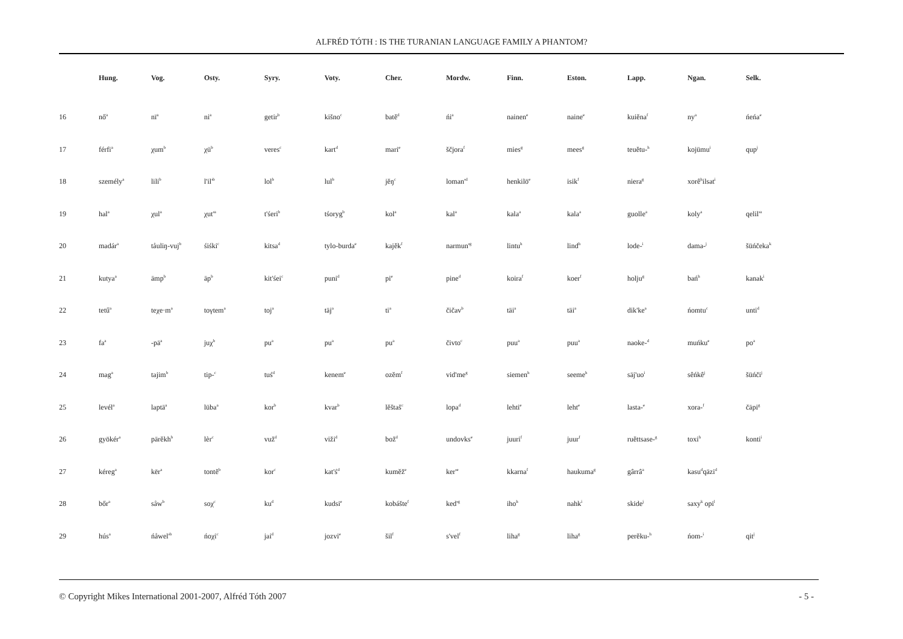ALFRÉD TÓTH : IS THE TURANIAN LANGUAGE FAMILY A PHANTOM?
| | Hung. | Vog. | Osty. | Syry. | Voty. | Cher. | Mordw. | Finn. | Eston. | Lapp. | Ngan. | Selk. |
| --- | --- | --- | --- | --- | --- | --- | --- | --- | --- | --- | --- | --- |
| 16 | nő<sup>a</sup> | nī<sup>a</sup> | ni<sup>a</sup> | getir<sup>b</sup> | kišno<sup>c</sup> | batĕ<sup>d</sup> | ńi<sup>a</sup> | nainen<sup>e</sup> | naine<sup>e</sup> | kuiĕna<sup>f</sup> | ny<sup>a</sup> | ńeńa<sup>e</sup> |
| 17 | férfi<sup>a</sup> | χum<sup>b</sup> | χū<sup>b</sup> | veres<sup>c</sup> | kart<sup>d</sup> | mari<sup>e</sup> | ščjora<sup>f</sup> | mies<sup>g</sup> | mees<sup>g</sup> | teuĕtu-<sup>h</sup> | kojümu<sup>i</sup> | qup<sup>j</sup> |
| 18 | személy<sup>a</sup> | lili<sup>b</sup> | l'il'<sup>b</sup> | lol<sup>b</sup> | lul<sup>b</sup> | jĕŋ<sup>c</sup> | loman'<sup>d</sup> | henkilö<sup>e</sup> | isik<sup>f</sup> | niera<sup>g</sup> | xorê<sup>h</sup>ilsat<sup>i</sup> | |
| 19 | hal<sup>a</sup> | χul<sup>a</sup> | χut'<sup>a</sup> | t'śeri<sup>b</sup> | tśoryg<sup>b</sup> | kol<sup>a</sup> | kal<sup>a</sup> | kala<sup>a</sup> | kala<sup>a</sup> | guolle<sup>a</sup> | koly<sup>a</sup> | qelil'<sup>a</sup> |
| 20 | madár<sup>a</sup> | tåuliŋ-vuj<sup>b</sup> | śiśki<sup>c</sup> | kitsa<sup>d</sup> | tylo-burda<sup>e</sup> | kajĕk<sup>f</sup> | narmun'<sup>g</sup> | lintu<sup>h</sup> | lind<sup>h</sup> | lode-<sup>i</sup> | dama-<sup>j</sup> | šüńčeka<sup>k</sup> |
| 21 | kutya<sup>a</sup> | āmp<sup>b</sup> | āp<sup>b</sup> | kit'śei<sup>c</sup> | puni<sup>d</sup> | pi<sup>e</sup> | pine<sup>d</sup> | koira<sup>f</sup> | koer<sup>f</sup> | holju<sup>g</sup> | bań<sup>h</sup> | kanak<sup>i</sup> |
| 22 | tetű<sup>a</sup> | teχe·m<sup>a</sup> | toγtem<sup>a</sup> | toj<sup>a</sup> | täj<sup>a</sup> | ti<sup>a</sup> | čičav<sup>b</sup> | täi<sup>a</sup> | täi<sup>a</sup> | dik'ke<sup>a</sup> | ńomtu<sup>c</sup> | unti<sup>d</sup> |
| 23 | fa<sup>a</sup> | -pā<sup>a</sup> | juχ<sup>b</sup> | pu<sup>a</sup> | pu<sup>a</sup> | pu<sup>a</sup> | čivto<sup>c</sup> | puu<sup>a</sup> | puu<sup>a</sup> | naoke-<sup>d</sup> | muńku<sup>e</sup> | po<sup>a</sup> |
| 24 | mag<sup>a</sup> | tajim<sup>b</sup> | tip-<sup>c</sup> | tuś<sup>d</sup> | kenem<sup>e</sup> | ozĕm<sup>f</sup> | vid'me<sup>g</sup> | siemen<sup>h</sup> | seeme<sup>h</sup> | sāj'uo<sup>i</sup> | sêńkê<sup>j</sup> | šüńči<sup>j</sup> |
| 25 | levél<sup>a</sup> | laptā<sup>a</sup> | lüba<sup>a</sup> | kor<sup>b</sup> | kvar<sup>b</sup> | lĕštaš<sup>c</sup> | lopa<sup>d</sup> | lehti<sup>e</sup> | leht<sup>e</sup> | lasta-<sup>e</sup> | xora-<sup>f</sup> | čāpi<sup>g</sup> |
| 26 | gyökér<sup>a</sup> | pārĕkh<sup>b</sup> | lèr<sup>c</sup> | vuž<sup>d</sup> | viži<sup>d</sup> | bož<sup>d</sup> | undovks<sup>e</sup> | juuri<sup>f</sup> | juur<sup>f</sup> | ruĕttsase-<sup>g</sup> | toxi<sup>h</sup> | konti<sup>i</sup> |
| 27 | kéreg<sup>a</sup> | kēr<sup>a</sup> | tontĕ<sup>b</sup> | kor<sup>c</sup> | kat'ś<sup>d</sup> | kumĕž<sup>e</sup> | ker'<sup>e</sup> | kkarna<sup>f</sup> | haukuma<sup>g</sup> | gârrâ<sup>a</sup> | kasu<sup>d</sup>qāzi<sup>d</sup> | |
| 28 | bőr<sup>a</sup> | såw<sup>b</sup> | soχ<sup>c</sup> | ku<sup>d</sup> | kudsi<sup>e</sup> | kobášte<sup>f</sup> | ked'<sup>g</sup> | iho<sup>h</sup> | nahk<sup>i</sup> | skide<sup>j</sup> | saxy<sup>k</sup> opi<sup>l</sup> | |
| 29 | hús<sup>a</sup> | ńåwel'<sup>b</sup> | ńoχi<sup>c</sup> | jai<sup>d</sup> | jozvi<sup>e</sup> | šil<sup>f</sup> | s'vel<sup>f</sup> | liha<sup>g</sup> | liha<sup>g</sup> | perĕku-<sup>h</sup> | ńom-<sup>i</sup> | qit<sup>j</sup> |
© Copyright Mikes International 2001-2007, Alfréd Tóth 2007 - 5 -